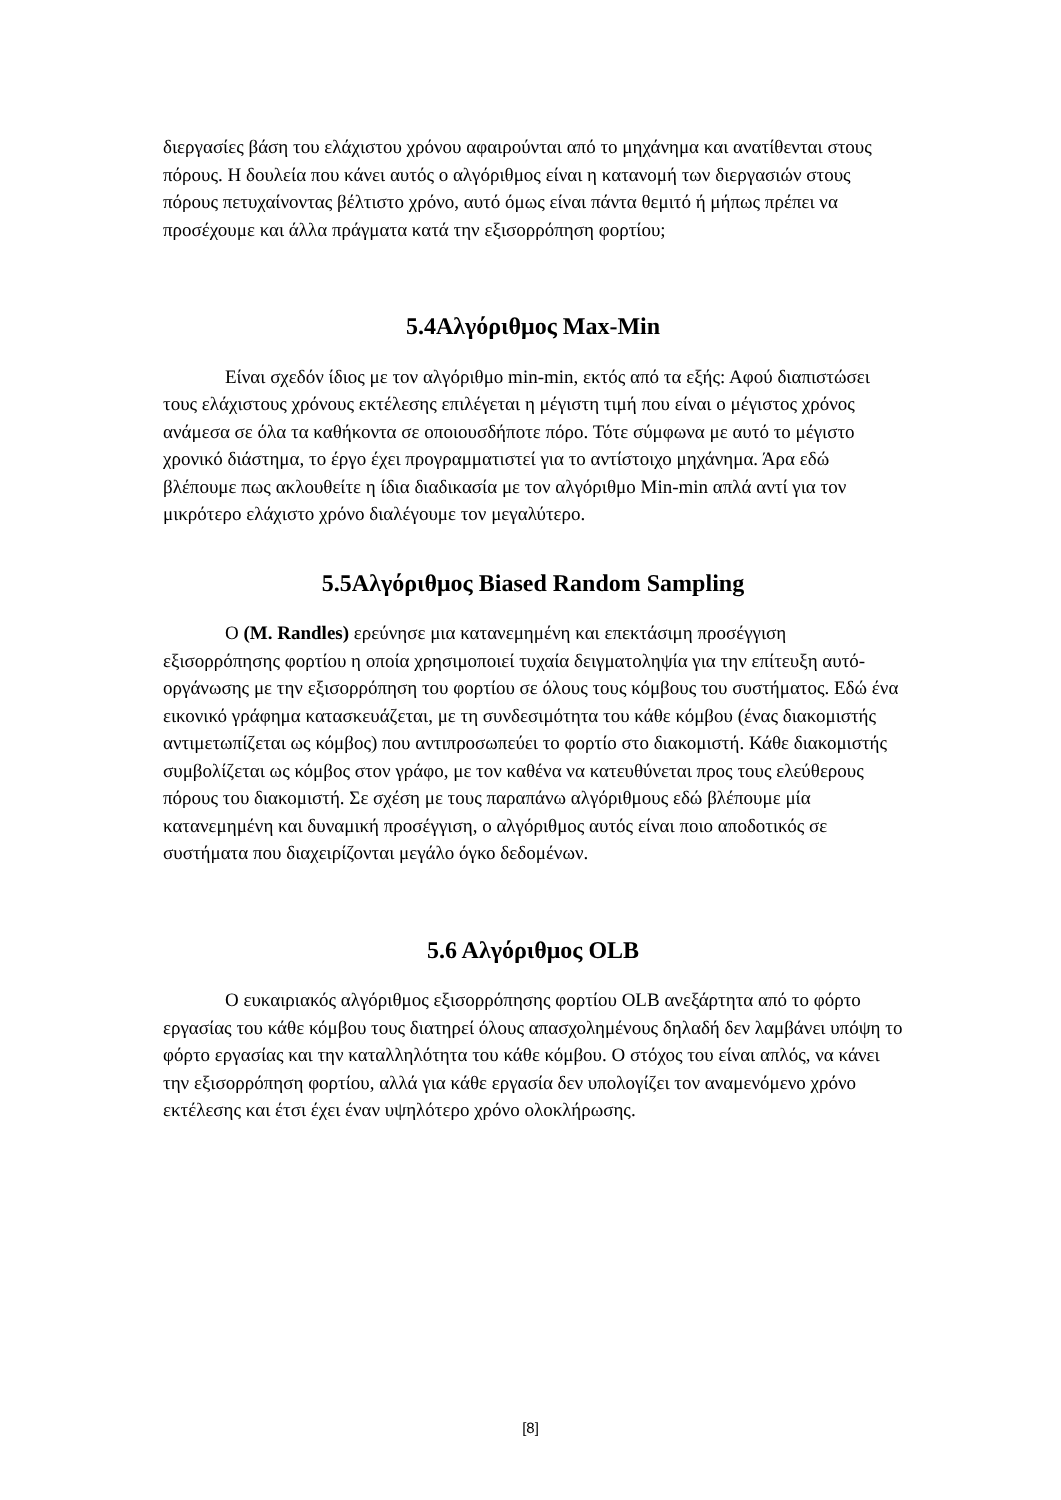διεργασίες βάση του ελάχιστου χρόνου αφαιρούνται από το μηχάνημα και ανατίθενται στους πόρους. Η δουλεία που κάνει αυτός ο αλγόριθμος είναι η κατανομή των διεργασιών στους πόρους πετυχαίνοντας βέλτιστο χρόνο, αυτό όμως είναι πάντα θεμιτό ή μήπως πρέπει να προσέχουμε και άλλα πράγματα κατά την εξισορρόπηση φορτίου;
5.4Αλγόριθμος Max-Min
Είναι σχεδόν ίδιος με τον αλγόριθμο min-min, εκτός από τα εξής: Αφού διαπιστώσει τους ελάχιστους χρόνους εκτέλεσης επιλέγεται η μέγιστη τιμή που είναι ο μέγιστος χρόνος ανάμεσα σε όλα τα καθήκοντα σε οποιουσδήποτε πόρο. Τότε σύμφωνα με αυτό το μέγιστο χρονικό διάστημα, το έργο έχει προγραμματιστεί για το αντίστοιχο μηχάνημα. Άρα εδώ βλέπουμε πως ακλουθείτε η ίδια διαδικασία με τον αλγόριθμο Min-min απλά αντί για τον μικρότερο ελάχιστο χρόνο διαλέγουμε τον μεγαλύτερο.
5.5Αλγόριθμος Biased Random Sampling
Ο (M. Randles) ερεύνησε μια κατανεμημένη και επεκτάσιμη προσέγγιση εξισορρόπησης φορτίου η οποία χρησιμοποιεί τυχαία δειγματοληψία για την επίτευξη αυτό-οργάνωσης με την εξισορρόπηση του φορτίου σε όλους τους κόμβους του συστήματος. Εδώ ένα εικονικό γράφημα κατασκευάζεται, με τη συνδεσιμότητα του κάθε κόμβου (ένας διακομιστής αντιμετωπίζεται ως κόμβος) που αντιπροσωπεύει το φορτίο στο διακομιστή. Κάθε διακομιστής συμβολίζεται ως κόμβος στον γράφο, με τον καθένα να κατευθύνεται προς τους ελεύθερους πόρους του διακομιστή. Σε σχέση με τους παραπάνω αλγόριθμους εδώ βλέπουμε μία κατανεμημένη και δυναμική προσέγγιση, ο αλγόριθμος αυτός είναι ποιο αποδοτικός σε συστήματα που διαχειρίζονται μεγάλο όγκο δεδομένων.
5.6 Αλγόριθμος OLB
Ο ευκαιριακός αλγόριθμος εξισορρόπησης φορτίου OLB ανεξάρτητα από το φόρτο εργασίας του κάθε κόμβου τους διατηρεί όλους απασχολημένους δηλαδή δεν λαμβάνει υπόψη το φόρτο εργασίας και την καταλληλότητα του κάθε κόμβου. Ο στόχος του είναι απλός, να κάνει την εξισορρόπηση φορτίου, αλλά για κάθε εργασία δεν υπολογίζει τον αναμενόμενο χρόνο εκτέλεσης και έτσι έχει έναν υψηλότερο χρόνο ολοκλήρωσης.
[8]